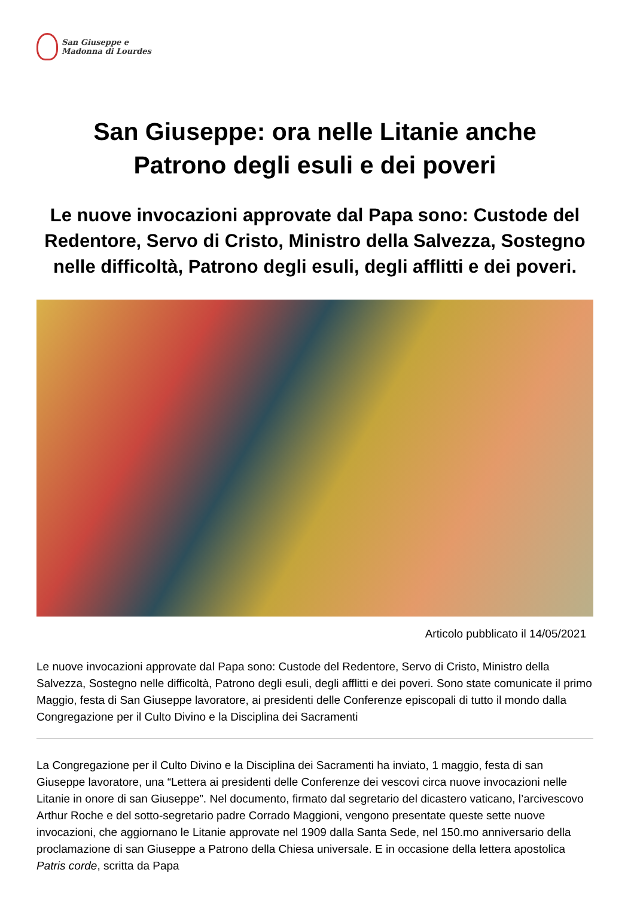San Giuseppe e
Madonna di Lourdes
San Giuseppe: ora nelle Litanie anche
Patrono degli esuli e dei poveri
Le nuove invocazioni approvate dal Papa sono: Custode del Redentore, Servo di Cristo, Ministro della Salvezza, Sostegno nelle difficoltà, Patrono degli esuli, degli afflitti e dei poveri.
Articolo pubblicato il 14/05/2021
Le nuove invocazioni approvate dal Papa sono: Custode del Redentore, Servo di Cristo, Ministro della Salvezza, Sostegno nelle difficoltà, Patrono degli esuli, degli afflitti e dei poveri. Sono state comunicate il primo Maggio, festa di San Giuseppe lavoratore, ai presidenti delle Conferenze episcopali di tutto il mondo dalla Congregazione per il Culto Divino e la Disciplina dei Sacramenti
La Congregazione per il Culto Divino e la Disciplina dei Sacramenti ha inviato, 1 maggio, festa di san Giuseppe lavoratore, una “Lettera ai presidenti delle Conferenze dei vescovi circa nuove invocazioni nelle Litanie in onore di san Giuseppe”. Nel documento, firmato dal segretario del dicastero vaticano, l’arcivescovo Arthur Roche e del sotto-segretario padre Corrado Maggioni, vengono presentate queste sette nuove invocazioni, che aggiornano le Litanie approvate nel 1909 dalla Santa Sede, nel 150.mo anniversario della proclamazione di san Giuseppe a Patrono della Chiesa universale. E in occasione della lettera apostolica Patris corde, scritta da Papa